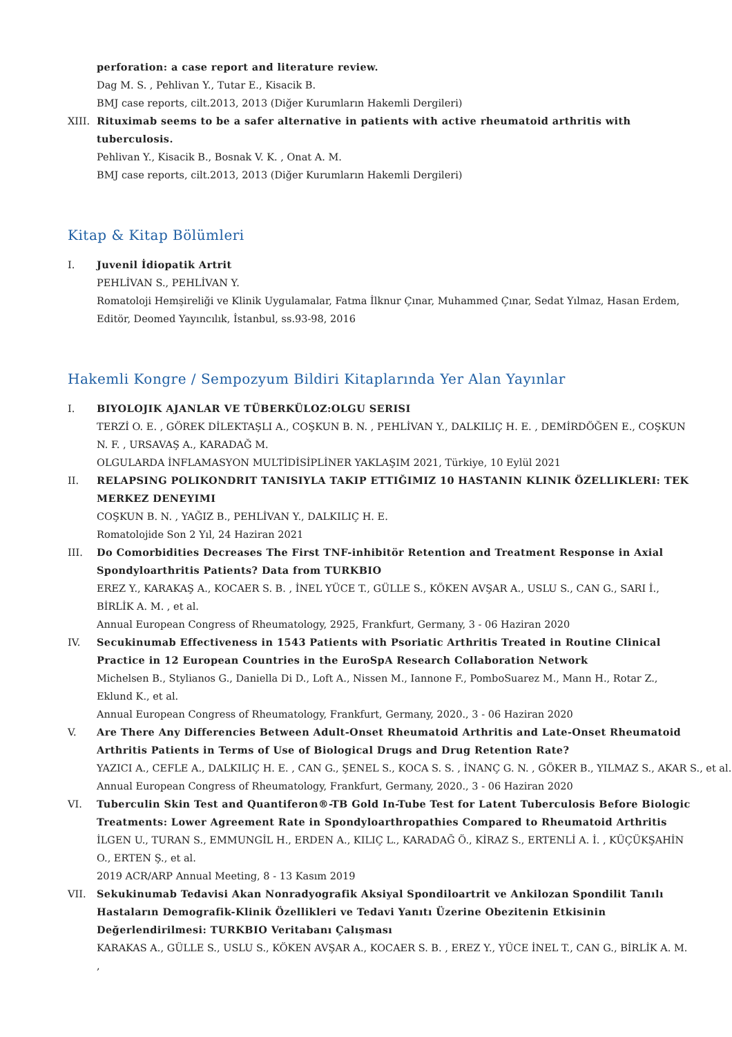perforation: a case report and literature review.
Dag M. S. , Pehlivan Y., Tutar E., Kisacik B.
BMJ case reports, cilt.2013, 2013 (Diğer Kurumların Hakemli Dergileri)
XIII.
Rituximab seems to be a safer alternative in patients with active rheumatoid arthritis with tuberculosis.
Pehlivan Y., Kisacik B., Bosnak V. K. , Onat A. M.
BMJ case reports, cilt.2013, 2013 (Diğer Kurumların Hakemli Dergileri)
Kitap & Kitap Bölümleri
I. Juvenil İdiopatik Artrit
PEHLİVAN S., PEHLİVAN Y.
Romatoloji Hemşireliği ve Klinik Uygulamalar, Fatma İlknur Çınar, Muhammed Çınar, Sedat Yılmaz, Hasan Erdem, Editör, Deomed Yayıncılık, İstanbul, ss.93-98, 2016
Hakemli Kongre / Sempozyum Bildiri Kitaplarında Yer Alan Yayınlar
I. BIYOLOJIK AJANLAR VE TÜBERKÜLOZ:OLGU SERISI
TERZİ O. E. , GÖREK DİLEKTAŞLI A., COŞKUN B. N. , PEHLİVAN Y., DALKILIÇ H. E. , DEMİRDÖĞEN E., COŞKUN N. F. , URSAVAŞ A., KARADAĞ M.
OLGULARDA İNFLAMASYON MULTİDİSİPLİNER YAKLAŞIM 2021, Türkiye, 10 Eylül 2021
II. RELAPSING POLIKONDRIT TANISIYLA TAKIP ETTIĞIMIZ 10 HASTANIN KLINIK ÖZELLIKLERI: TEK MERKEZ DENEYIMI
COŞKUN B. N. , YAĞIZ B., PEHLİVAN Y., DALKILIÇ H. E.
Romatolojide Son 2 Yıl, 24 Haziran 2021
III. Do Comorbidities Decreases The First TNF-inhibitör Retention and Treatment Response in Axial Spondyloarthritis Patients? Data from TURKBIO
EREZ Y., KARAKAŞ A., KOCAER S. B. , İNEL YÜCE T., GÜLLE S., KÖKEN AVŞAR A., USLU S., CAN G., SARI İ., BİRLİK A. M. , et al.
Annual European Congress of Rheumatology, 2925, Frankfurt, Germany, 3 - 06 Haziran 2020
IV. Secukinumab Effectiveness in 1543 Patients with Psoriatic Arthritis Treated in Routine Clinical Practice in 12 European Countries in the EuroSpA Research Collaboration Network
Michelsen B., Stylianos G., Daniella Di D., Loft A., Nissen M., Iannone F., PomboSuarez M., Mann H., Rotar Z., Eklund K., et al.
Annual European Congress of Rheumatology, Frankfurt, Germany, 2020., 3 - 06 Haziran 2020
V. Are There Any Differencies Between Adult-Onset Rheumatoid Arthritis and Late-Onset Rheumatoid Arthritis Patients in Terms of Use of Biological Drugs and Drug Retention Rate?
YAZICI A., CEFLE A., DALKILIÇ H. E. , CAN G., ŞENEL S., KOCA S. S. , İNANÇ G. N. , GÖKER B., YILMAZ S., AKAR S., et al.
Annual European Congress of Rheumatology, Frankfurt, Germany, 2020., 3 - 06 Haziran 2020
VI. Tuberculin Skin Test and Quantiferon®-TB Gold In-Tube Test for Latent Tuberculosis Before Biologic Treatments: Lower Agreement Rate in Spondyloarthropathies Compared to Rheumatoid Arthritis
İLGEN U., TURAN S., EMMUNGİL H., ERDEN A., KILIÇ L., KARADAĞ Ö., KİRAZ S., ERTENLİ A. İ. , KÜÇÜKŞAHİN O., ERTEN Ş., et al.
2019 ACR/ARP Annual Meeting, 8 - 13 Kasım 2019
VII. Sekukinumab Tedavisi Akan Nonradyografik Aksiyal Spondiloartrit ve Ankilozan Spondilit Tanılı Hastaların Demografik-Klinik Özellikleri ve Tedavi Yanıtı Üzerine Obezitenin Etkisinin Değerlendirilmesi: TURKBIO Veritabanı Çalışması
KARAKAS A., GÜLLE S., USLU S., KÖKEN AVŞAR A., KOCAER S. B. , EREZ Y., YÜCE İNEL T., CAN G., BİRLİK A. M. ,